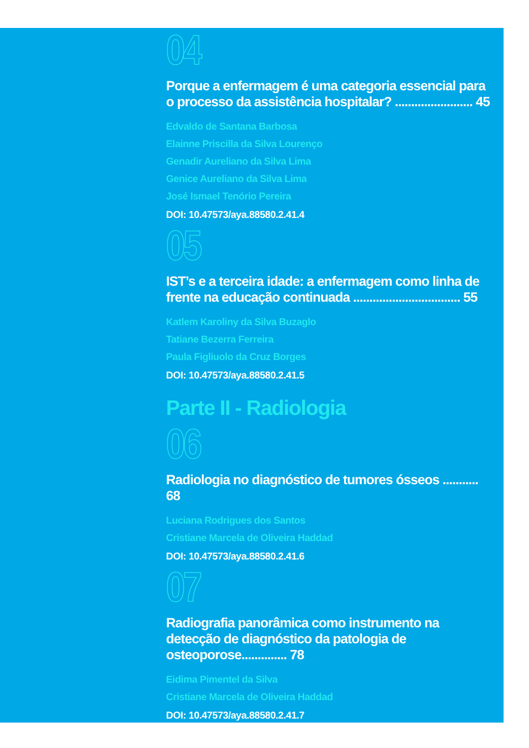04
Porque a enfermagem é uma categoria essencial para o processo da assistência hospitalar? ........................ 45
Edvaldo de Santana Barbosa
Elainne Priscilla da Silva Lourenço
Genadir Aureliano da Silva Lima
Genice Aureliano da Silva Lima
José Ismael Tenório Pereira
DOI: 10.47573/aya.88580.2.41.4
05
IST’s e a terceira idade: a enfermagem como linha de frente na educação continuada ................................. 55
Katlem Karoliny da Silva Buzaglo
Tatiane Bezerra Ferreira
Paula Figliuolo da Cruz Borges
DOI: 10.47573/aya.88580.2.41.5
Parte II - Radiologia
06
Radiologia no diagnóstico de tumores ósseos ........... 68
Luciana Rodrigues dos Santos
Cristiane Marcela de Oliveira Haddad
DOI: 10.47573/aya.88580.2.41.6
07
Radiografia panorâmica como instrumento na detecção de diagnóstico da patologia de osteoporose.............. 78
Eidima Pimentel da Silva
Cristiane Marcela de Oliveira Haddad
DOI: 10.47573/aya.88580.2.41.7